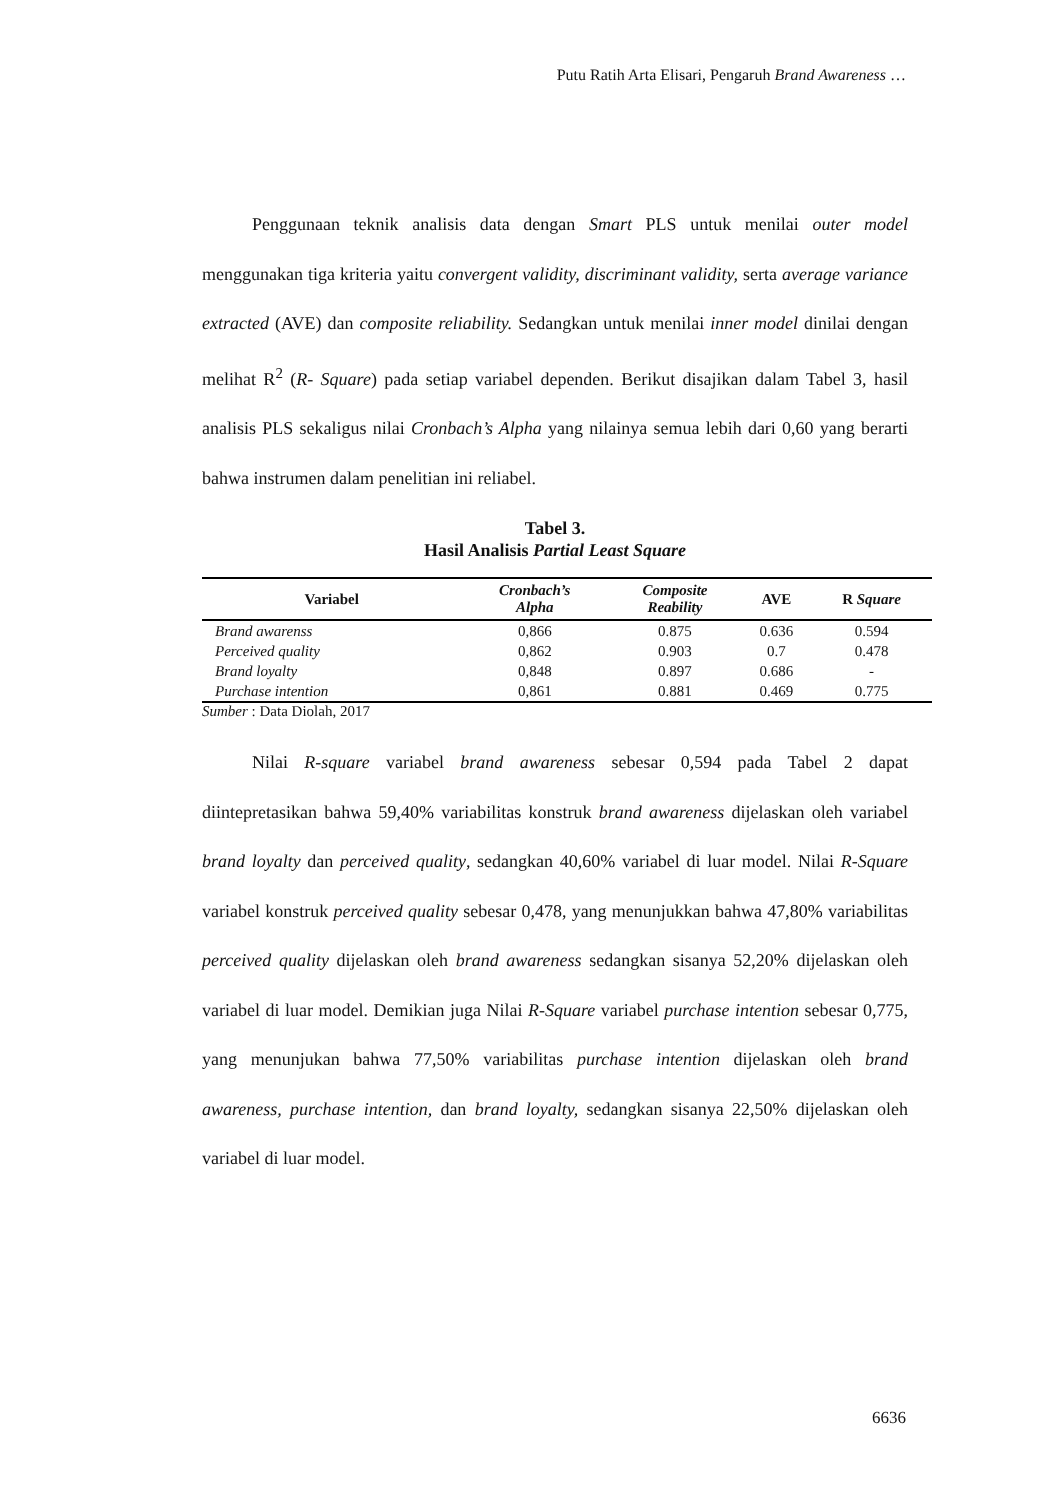Putu Ratih Arta Elisari, Pengaruh Brand Awareness …
Penggunaan teknik analisis data dengan Smart PLS untuk menilai outer model menggunakan tiga kriteria yaitu convergent validity, discriminant validity, serta average variance extracted (AVE) dan composite reliability. Sedangkan untuk menilai inner model dinilai dengan melihat R<sup>2</sup> (R- Square) pada setiap variabel dependen. Berikut disajikan dalam Tabel 3, hasil analisis PLS sekaligus nilai Cronbach’s Alpha yang nilainya semua lebih dari 0,60 yang berarti bahwa instrumen dalam penelitian ini reliabel.
Tabel 3.
Hasil Analisis Partial Least Square
| Variabel | Cronbach’s Alpha | Composite Reability | AVE | R Square |
| --- | --- | --- | --- | --- |
| Brand awarenss | 0,866 | 0.875 | 0.636 | 0.594 |
| Perceived quality | 0,862 | 0.903 | 0.7 | 0.478 |
| Brand loyalty | 0,848 | 0.897 | 0.686 | - |
| Purchase intention | 0,861 | 0.881 | 0.469 | 0.775 |
Sumber : Data Diolah, 2017
Nilai R-square variabel brand awareness sebesar 0,594 pada Tabel 2 dapat diintepretasikan bahwa 59,40% variabilitas konstruk brand awareness dijelaskan oleh variabel brand loyalty dan perceived quality, sedangkan 40,60% variabel di luar model. Nilai R-Square variabel konstruk perceived quality sebesar 0,478, yang menunjukkan bahwa 47,80% variabilitas perceived quality dijelaskan oleh brand awareness sedangkan sisanya 52,20% dijelaskan oleh variabel di luar model. Demikian juga Nilai R-Square variabel purchase intention sebesar 0,775, yang menunjukan bahwa 77,50% variabilitas purchase intention dijelaskan oleh brand awareness, purchase intention, dan brand loyalty, sedangkan sisanya 22,50% dijelaskan oleh variabel di luar model.
6636